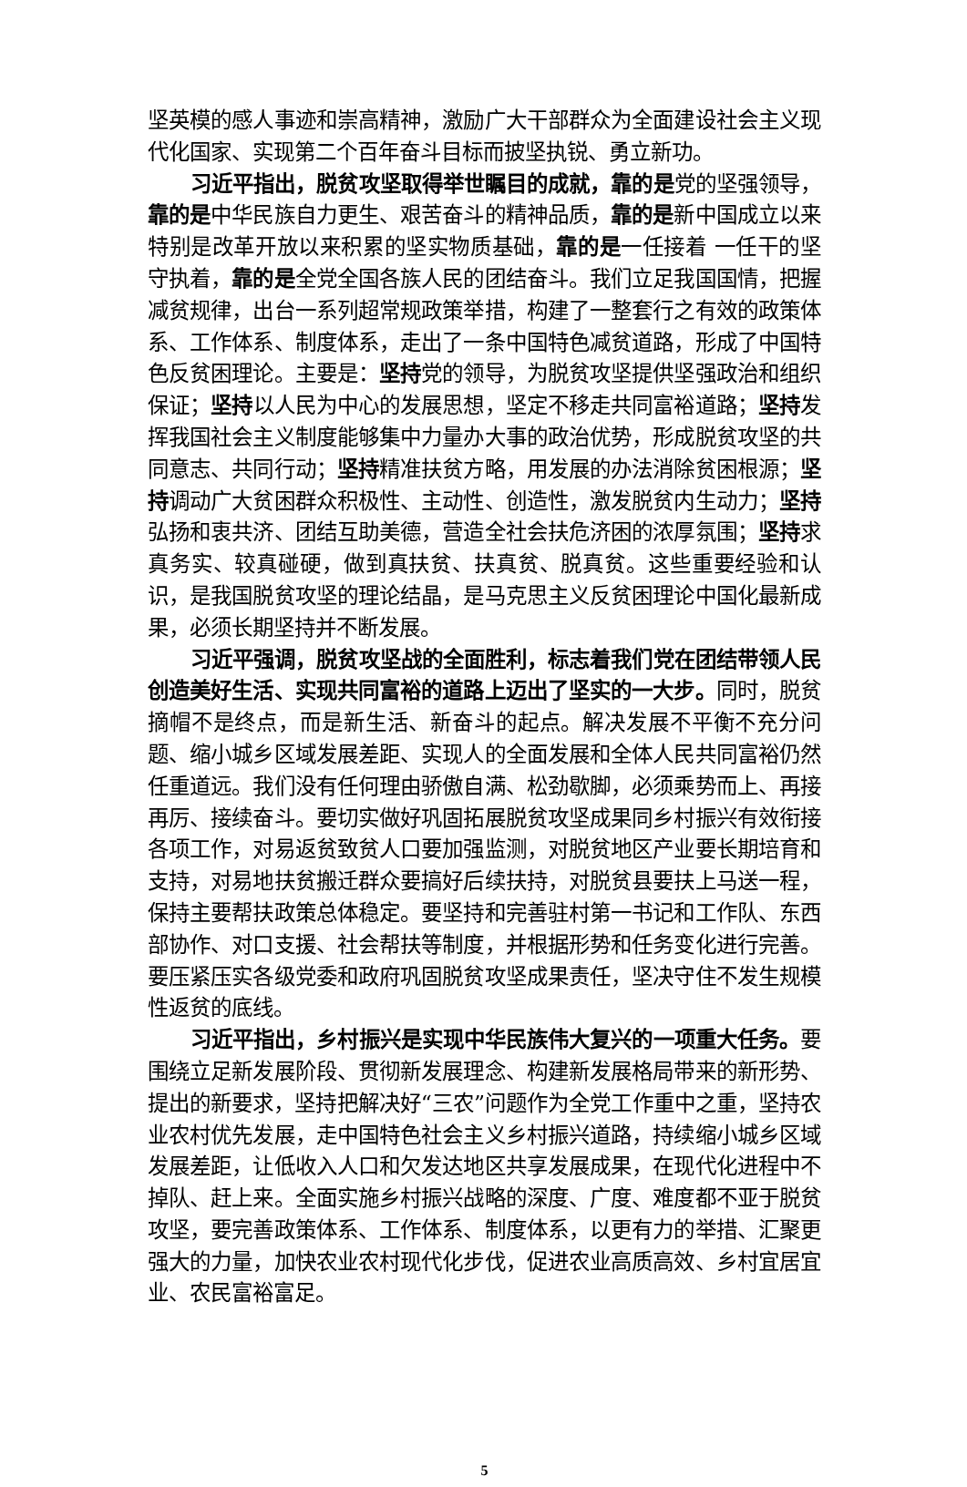坚英模的感人事迹和崇高精神，激励广大干部群众为全面建设社会主义现代化国家、实现第二个百年奋斗目标而披坚执锐、勇立新功。
习近平指出，脱贫攻坚取得举世瞩目的成就，靠的是党的坚强领导，靠的是中华民族自力更生、艰苦奋斗的精神品质，靠的是新中国成立以来特别是改革开放以来积累的坚实物质基础，靠的是一任接着 一任干的坚守执着，靠的是全党全国各族人民的团结奋斗。我们立足我国国情，把握减贫规律，出台一系列超常规政策举措，构建了一整套行之有效的政策体系、工作体系、制度体系，走出了一条中国特色减贫道路，形成了中国特色反贫困理论。主要是：坚持党的领导，为脱贫攻坚提供坚强政治和组织保证；坚持以人民为中心的发展思想，坚定不移走共同富裕道路；坚持发挥我国社会主义制度能够集中力量办大事的政治优势，形成脱贫攻坚的共同意志、共同行动；坚持精准扶贫方略，用发展的办法消除贫困根源；坚持调动广大贫困群众积极性、主动性、创造性，激发脱贫内生动力；坚持弘扬和衷共济、团结互助美德，营造全社会扶危济困的浓厚氛围；坚持求真务实、较真碰硬，做到真扶贫、扶真贫、脱真贫。这些重要经验和认识，是我国脱贫攻坚的理论结晶，是马克思主义反贫困理论中国化最新成果，必须长期坚持并不断发展。
习近平强调，脱贫攻坚战的全面胜利，标志着我们党在团结带领人民创造美好生活、实现共同富裕的道路上迈出了坚实的一大步。同时，脱贫摘帽不是终点，而是新生活、新奋斗的起点。解决发展不平衡不充分问题、缩小城乡区域发展差距、实现人的全面发展和全体人民共同富裕仍然任重道远。我们没有任何理由骄傲自满、松劲歇脚，必须乘势而上、再接再厉、接续奋斗。要切实做好巩固拓展脱贫攻坚成果同乡村振兴有效衔接各项工作，对易返贫致贫人口要加强监测，对脱贫地区产业要长期培育和支持，对易地扶贫搬迁群众要搞好后续扶持，对脱贫县要扶上马送一程，保持主要帮扶政策总体稳定。要坚持和完善驻村第一书记和工作队、东西部协作、对口支援、社会帮扶等制度，并根据形势和任务变化进行完善。要压紧压实各级党委和政府巩固脱贫攻坚成果责任，坚决守住不发生规模性返贫的底线。
习近平指出，乡村振兴是实现中华民族伟大复兴的一项重大任务。要围绕立足新发展阶段、贯彻新发展理念、构建新发展格局带来的新形势、提出的新要求，坚持把解决好“三农”问题作为全党工作重中之重，坚持农业农村优先发展，走中国特色社会主义乡村振兴道路，持续缩小城乡区域发展差距，让低收入人口和欠发达地区共享发展成果，在现代化进程中不掉队、赶上来。全面实施乡村振兴战略的深度、广度、难度都不亚于脱贫攻坚，要完善政策体系、工作体系、制度体系，以更有力的举措、汇聚更强大的力量，加快农业农村现代化步伐，促进农业高质高效、乡村宜居宜业、农民富裕富足。
5